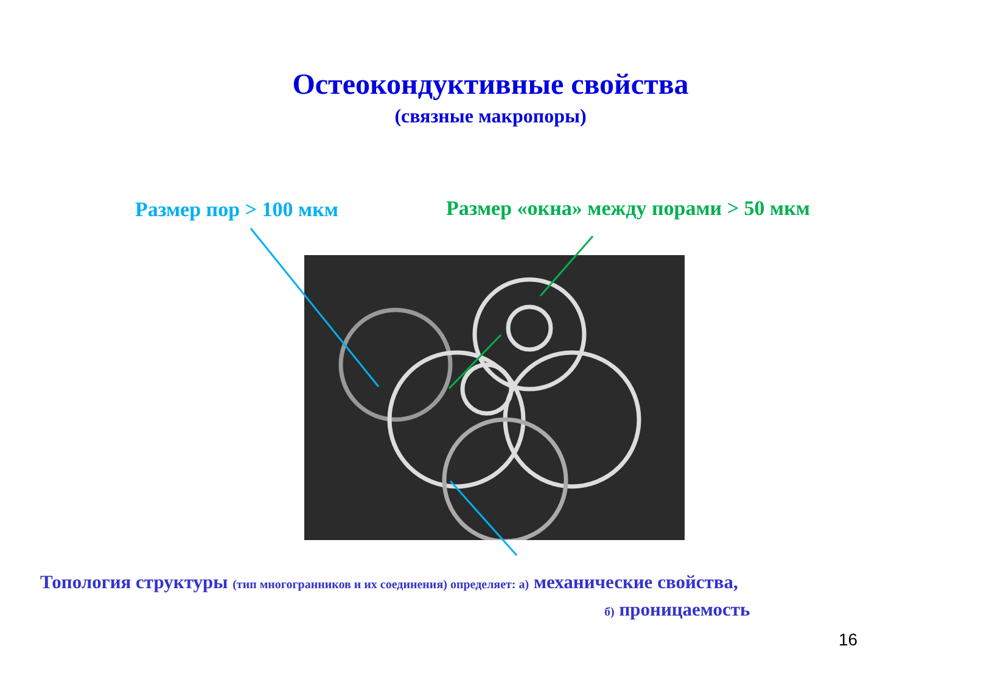Остеокондуктивные свойства
(связные макропоры)
Размер пор > 100 мкм
Размер «окна» между порами > 50 мкм
Топология структуры (тип многогранников и их соединения) определяет: а) механические свойства,
б) проницаемость
16